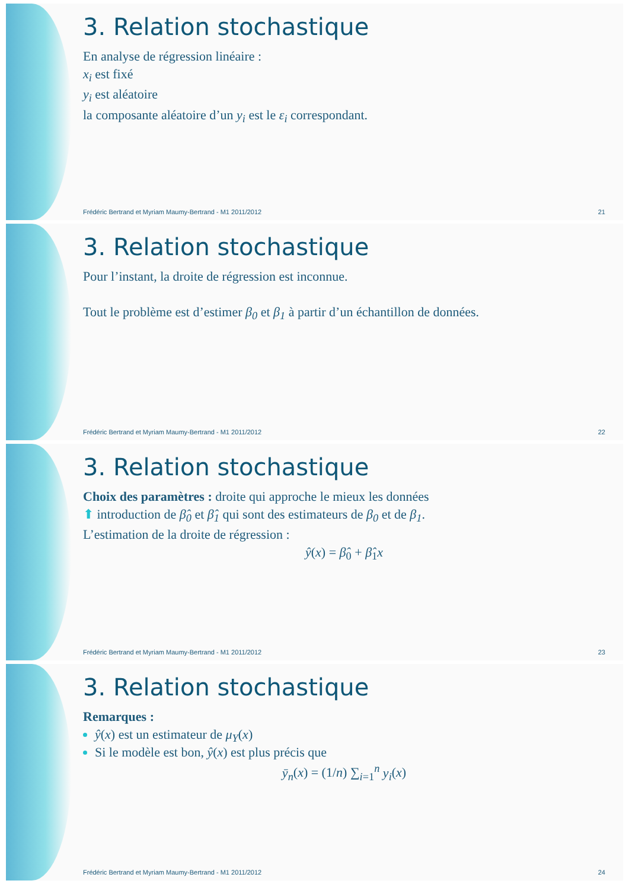3. Relation stochastique
En analyse de régression linéaire :
x<sub>i</sub> est fixé
y<sub>i</sub> est aléatoire
la composante aléatoire d’un y<sub>i</sub> est le ε<sub>i</sub> correspondant.
Frédéric Bertrand et Myriam Maumy-Bertrand - M1 2011/2012 21
3. Relation stochastique
Pour l’instant, la droite de régression est inconnue.
Tout le problème est d’estimer β<sub>0</sub> et β<sub>1</sub> à partir d’un échantillon de données.
Frédéric Bertrand et Myriam Maumy-Bertrand - M1 2011/2012 22
3. Relation stochastique
Choix des paramètres : droite qui approche le mieux les données
⬆ introduction de β̂<sub>0</sub> et β̂<sub>1</sub> qui sont des estimateurs de β<sub>0</sub> et de β<sub>1</sub>.
L’estimation de la droite de régression :
ŷ(x) = β̂<sub>0</sub> + β̂<sub>1</sub>x
Frédéric Bertrand et Myriam Maumy-Bertrand - M1 2011/2012 23
3. Relation stochastique
Remarques :
ŷ(x) est un estimateur de μ<sub>Y</sub>(x)
Si le modèle est bon, ŷ(x) est plus précis que
ȳ<sub>n</sub>(x) = (1/n) ∑<sub>i=1</sub><sup>n</sup> y<sub>i</sub>(x)
Frédéric Bertrand et Myriam Maumy-Bertrand - M1 2011/2012 24